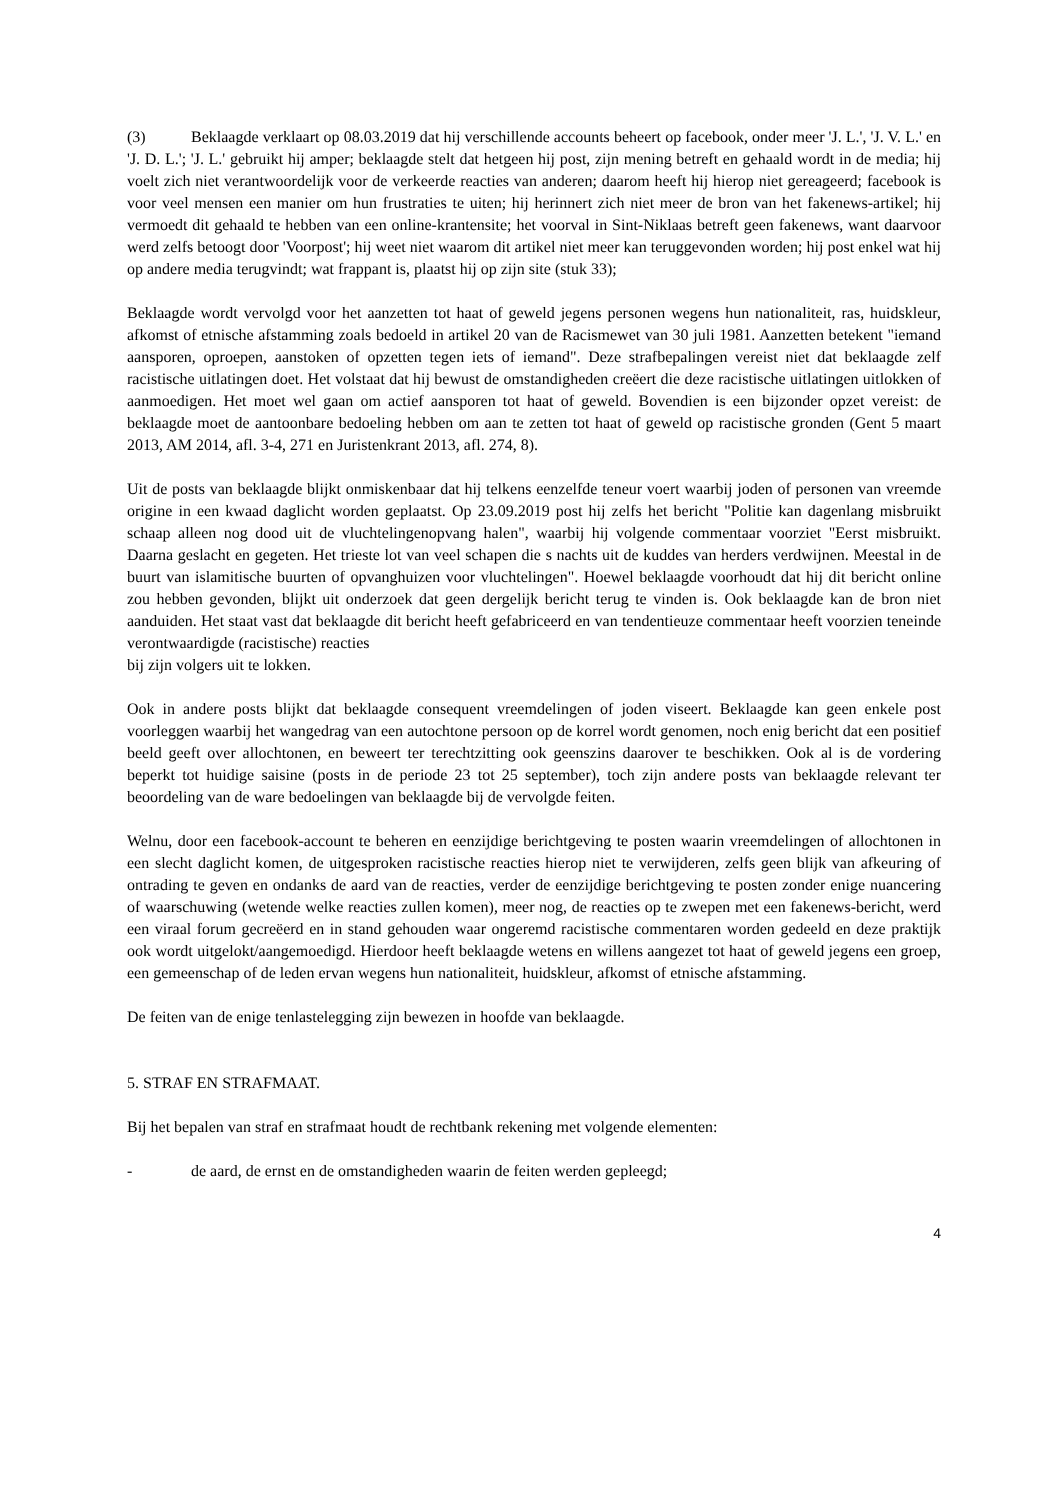(3) Beklaagde verklaart op 08.03.2019 dat hij verschillende accounts beheert op facebook, onder meer 'J. L.', 'J. V. L.' en 'J. D. L.'; 'J. L.' gebruikt hij amper; beklaagde stelt dat hetgeen hij post, zijn mening betreft en gehaald wordt in de media; hij voelt zich niet verantwoordelijk voor de verkeerde reacties van anderen; daarom heeft hij hierop niet gereageerd; facebook is voor veel mensen een manier om hun frustraties te uiten; hij herinnert zich niet meer de bron van het fakenews-artikel; hij vermoedt dit gehaald te hebben van een online-krantensite; het voorval in Sint-Niklaas betreft geen fakenews, want daarvoor werd zelfs betoogt door 'Voorpost'; hij weet niet waarom dit artikel niet meer kan teruggevonden worden; hij post enkel wat hij op andere media terugvindt; wat frappant is, plaatst hij op zijn site (stuk 33);
Beklaagde wordt vervolgd voor het aanzetten tot haat of geweld jegens personen wegens hun nationaliteit, ras, huidskleur, afkomst of etnische afstamming zoals bedoeld in artikel 20 van de Racismewet van 30 juli 1981. Aanzetten betekent "iemand aansporen, oproepen, aanstoken of opzetten tegen iets of iemand". Deze strafbepalingen vereist niet dat beklaagde zelf racistische uitlatingen doet. Het volstaat dat hij bewust de omstandigheden creëert die deze racistische uitlatingen uitlokken of aanmoedigen. Het moet wel gaan om actief aansporen tot haat of geweld. Bovendien is een bijzonder opzet vereist: de beklaagde moet de aantoonbare bedoeling hebben om aan te zetten tot haat of geweld op racistische gronden (Gent 5 maart 2013, AM 2014, afl. 3-4, 271 en Juristenkrant 2013, afl. 274, 8).
Uit de posts van beklaagde blijkt onmiskenbaar dat hij telkens eenzelfde teneur voert waarbij joden of personen van vreemde origine in een kwaad daglicht worden geplaatst. Op 23.09.2019 post hij zelfs het bericht "Politie kan dagenlang misbruikt schaap alleen nog dood uit de vluchtelingenopvang halen", waarbij hij volgende commentaar voorziet "Eerst misbruikt. Daarna geslacht en gegeten. Het trieste lot van veel schapen die s nachts uit de kuddes van herders verdwijnen. Meestal in de buurt van islamitische buurten of opvanghuizen voor vluchtelingen". Hoewel beklaagde voorhoudt dat hij dit bericht online zou hebben gevonden, blijkt uit onderzoek dat geen dergelijk bericht terug te vinden is. Ook beklaagde kan de bron niet aanduiden. Het staat vast dat beklaagde dit bericht heeft gefabriceerd en van tendentieuze commentaar heeft voorzien teneinde verontwaardigde (racistische) reacties
bij zijn volgers uit te lokken.
Ook in andere posts blijkt dat beklaagde consequent vreemdelingen of joden viseert. Beklaagde kan geen enkele post voorleggen waarbij het wangedrag van een autochtone persoon op de korrel wordt genomen, noch enig bericht dat een positief beeld geeft over allochtonen, en beweert ter terechtzitting ook geenszins daarover te beschikken. Ook al is de vordering beperkt tot huidige saisine (posts in de periode 23 tot 25 september), toch zijn andere posts van beklaagde relevant ter beoordeling van de ware bedoelingen van beklaagde bij de vervolgde feiten.
Welnu, door een facebook-account te beheren en eenzijdige berichtgeving te posten waarin vreemdelingen of allochtonen in een slecht daglicht komen, de uitgesproken racistische reacties hierop niet te verwijderen, zelfs geen blijk van afkeuring of ontrading te geven en ondanks de aard van de reacties, verder de eenzijdige berichtgeving te posten zonder enige nuancering of waarschuwing (wetende welke reacties zullen komen), meer nog, de reacties op te zwepen met een fakenews-bericht, werd een viraal forum gecreëerd en in stand gehouden waar ongeremd racistische commentaren worden gedeeld en deze praktijk ook wordt uitgelokt/aangemoedigd. Hierdoor heeft beklaagde wetens en willens aangezet tot haat of geweld jegens een groep, een gemeenschap of de leden ervan wegens hun nationaliteit, huidskleur, afkomst of etnische afstamming.
De feiten van de enige tenlastelegging zijn bewezen in hoofde van beklaagde.
5. STRAF EN STRAFMAAT.
Bij het bepalen van straf en strafmaat houdt de rechtbank rekening met volgende elementen:
- de aard, de ernst en de omstandigheden waarin de feiten werden gepleegd;
4